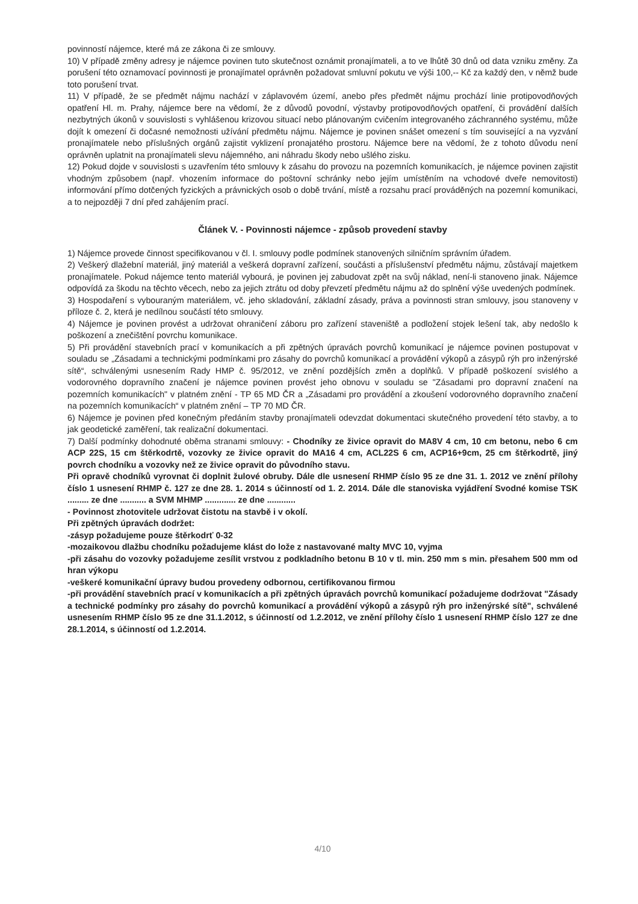povinností nájemce, které má ze zákona či ze smlouvy.
10) V případě změny adresy je nájemce povinen tuto skutečnost oznámit pronajímateli, a to ve lhůtě 30 dnů od data vzniku změny. Za porušení této oznamovací povinnosti je pronajímatel oprávněn požadovat smluvní pokutu ve výši 100,-- Kč za každý den, v němž bude toto porušení trvat.
11) V případě, že se předmět nájmu nachází v záplavovém území, anebo přes předmět nájmu prochází linie protipovodňových opatření Hl. m. Prahy, nájemce bere na vědomí, že z důvodů povodní, výstavby protipovodňových opatření, či provádění dalších nezbytných úkonů v souvislosti s vyhlášenou krizovou situací nebo plánovaným cvičením integrovaného záchranného systému, může dojít k omezení či dočasné nemožnosti užívání předmětu nájmu. Nájemce je povinen snášet omezení s tím související a na vyzvání pronajímatele nebo příslušných orgánů zajistit vyklizení pronajatého prostoru. Nájemce bere na vědomí, že z tohoto důvodu není oprávněn uplatnit na pronajímateli slevu nájemného, ani náhradu škody nebo ušlého zisku.
12) Pokud dojde v souvislosti s uzavřením této smlouvy k zásahu do provozu na pozemních komunikacích, je nájemce povinen zajistit vhodným způsobem (např. vhozením informace do poštovní schránky nebo jejím umístěním na vchodové dveře nemovitosti) informování přímo dotčených fyzických a právnických osob o době trvání, místě a rozsahu prací prováděných na pozemní komunikaci, a to nejpozději 7 dní před zahájením prací.
Článek V. - Povinnosti nájemce - způsob provedení stavby
1) Nájemce provede činnost specifikovanou v čl. I. smlouvy podle podmínek stanovených silničním správním úřadem.
2) Veškerý dlažební materiál, jiný materiál a veškerá dopravní zařízení, součásti a příslušenství předmětu nájmu, zůstávají majetkem pronajímatele. Pokud nájemce tento materiál vybourá, je povinen jej zabudovat zpět na svůj náklad, není-li stanoveno jinak. Nájemce odpovídá za škodu na těchto věcech, nebo za jejich ztrátu od doby převzetí předmětu nájmu až do splnění výše uvedených podmínek.
3) Hospodaření s vybouraným materiálem, vč. jeho skladování, základní zásady, práva a povinnosti stran smlouvy, jsou stanoveny v příloze č. 2, která je nedílnou součástí této smlouvy.
4) Nájemce je povinen provést a udržovat ohraničení záboru pro zařízení staveniště a podložení stojek lešení tak, aby nedošlo k poškození a znečištění povrchu komunikace.
5) Při provádění stavebních prací v komunikacích a při zpětných úpravách povrchů komunikací je nájemce povinen postupovat v souladu se „Zásadami a technickými podmínkami pro zásahy do povrchů komunikací a provádění výkopů a zásypů rýh pro inženýrské sítě“, schválenými usnesením Rady HMP č. 95/2012, ve znění pozdějších změn a doplňků. V případě poškození svislého a vodorovného dopravního značení je nájemce povinen provést jeho obnovu v souladu se "Zásadami pro dopravní značení na pozemních komunikacích" v platném znění - TP 65 MD ČR a „Zásadami pro provádění a zkoušení vodorovného dopravního značení na pozemních komunikacích“ v platném znění – TP 70 MD ČR.
6) Nájemce je povinen před konečným předáním stavby pronajímateli odevzdat dokumentaci skutečného provedení této stavby, a to jak geodetické zaměření, tak realizační dokumentaci.
7) Další podmínky dohodnuté oběma stranami smlouvy: - Chodníky ze živice opravit do MA8V 4 cm, 10 cm betonu, nebo 6 cm ACP 22S, 15 cm štěrkodrtě, vozovky ze živice opravit do MA16 4 cm, ACL22S 6 cm, ACP16+9cm, 25 cm štěrkodrtě, jiný povrch chodníku a vozovky než ze živice opravit do původního stavu.
Při opravě chodníků vyrovnat či doplnit žulové obruby. Dále dle usnesení RHMP číslo 95 ze dne 31. 1. 2012 ve znění přílohy číslo 1 usnesení RHMP č. 127 ze dne 28. 1. 2014 s účinností od 1. 2. 2014. Dále dle stanoviska vyjádření Svodné komise TSK ......... ze dne ........... a SVM MHMP ............. ze dne ............
- Povinnost zhotovitele udržovat čistotu na stavbě i v okolí.
Při zpětných úpravách dodržet:
-zásyp požadujeme pouze štěrkodrť 0-32
-mozaikovou dlažbu chodníku požadujeme klást do lože z nastavované malty MVC 10, vyjma
-při zásahu do vozovky požadujeme zesílit vrstvou z podkladního betonu B 10 v tl. min. 250 mm s min. přesahem 500 mm od hran výkopu
-veškeré komunikační úpravy budou provedeny odbornou, certifikovanou firmou
-při provádění stavebních prací v komunikacích a při zpětných úpravách povrchů komunikací požadujeme dodržovat "Zásady a technické podmínky pro zásahy do povrchů komunikací a provádění výkopů a zásypů rýh pro inženýrské sítě", schválené usnesením RHMP číslo 95 ze dne 31.1.2012, s účinností od 1.2.2012, ve znění přílohy číslo 1 usnesení RHMP číslo 127 ze dne 28.1.2014, s účinností od 1.2.2014.
4/10